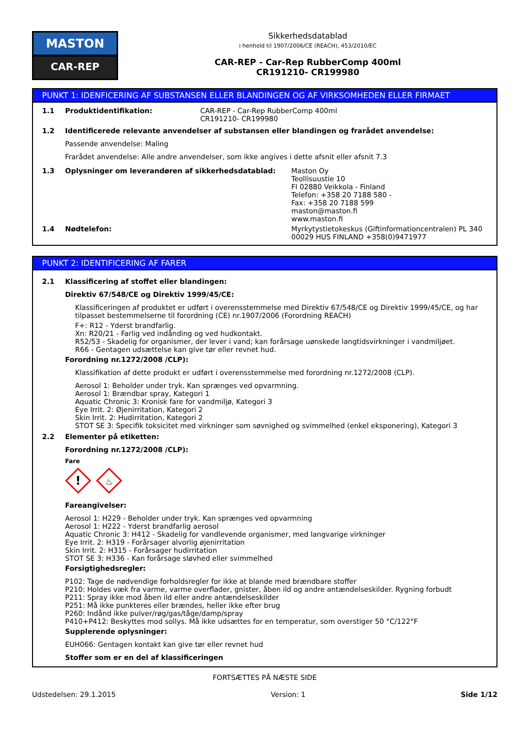MASTON
CAR-REP
Sikkerhedsdatablad
i henhold til 1907/2006/CE (REACH), 453/2010/EC
CAR-REP - Car-Rep RubberComp 400ml
CR191210- CR199980
PUNKT 1: IDENFICERING AF SUBSTANSEN ELLER BLANDINGEN OG AF VIRKSOMHEDEN ELLER FIRMAET
1.1 Produktidentifikation: CAR-REP - Car-Rep RubberComp 400ml
CR191210- CR199980
1.2 Identificerede relevante anvendelser af substansen eller blandingen og frarådet anvendelse:
Passende anvendelse: Maling
Frarådet anvendelse: Alle andre anvendelser, som ikke angives i dette afsnit eller afsnit 7.3
1.3 Oplysninger om leverandøren af sikkerhedsdatablad: Maston Oy
Teollisuustie 10
FI 02880 Veikkola - Finland
Telefon: +358 20 7188 580 -
Fax: +358 20 7188 599
maston@maston.fi
www.maston.fi
1.4 Nødtelefon: Myrkytystietokeskus (Giftinformationcentralen) PL 340
00029 HUS FINLAND +358(0)9471977
PUNKT 2: IDENTIFICERING AF FARER
2.1 Klassificering af stoffet eller blandingen:
Direktiv 67/548/CE og Direktiv 1999/45/CE:
Klassificeringen af produktet er udført i overensstemmelse med Direktiv 67/548/CE og Direktiv 1999/45/CE, og har tilpasset bestemmelserne til forordning (CE) nr.1907/2006 (Forordning REACH)
F+: R12 - Yderst brandfarlig.
Xn: R20/21 - Farlig ved indånding og ved hudkontakt.
R52/53 - Skadelig for organismer, der lever i vand; kan forårsage uønskede langtidsvirkninger i vandmiljøet.
R66 - Gentagen udsættelse kan give tør eller revnet hud.
Forordning nr.1272/2008 /CLP):
Klassifikation af dette produkt er udført i overensstemmelse med forordning nr.1272/2008 (CLP).
Aerosol 1: Beholder under tryk. Kan sprænges ved opvarmning.
Aerosol 1: Brændbar spray, Kategori 1
Aquatic Chronic 3: Kronisk fare for vandmiljø, Kategori 3
Eye Irrit. 2: Øjenirritation, Kategori 2
Skin Irrit. 2: Hudirritation, Kategori 2
STOT SE 3: Specifik toksicitet med virkninger som søvnighed og svimmelhed (enkel eksponering), Kategori 3
2.2 Elementer på etiketten:
Forordning nr.1272/2008 /CLP):
Fare
!
♨
Fareangivelser:
Aerosol 1: H229 - Beholder under tryk. Kan sprænges ved opvarmning
Aerosol 1: H222 - Yderst brandfarlig aerosol
Aquatic Chronic 3: H412 - Skadelig for vandlevende organismer, med langvarige virkninger
Eye Irrit. 2: H319 - Forårsager alvorlig øjenirritation
Skin Irrit. 2: H315 - Forårsager hudirritation
STOT SE 3: H336 - Kan forårsage sløvhed eller svimmelhed
Forsigtighedsregler:
P102: Tage de nødvendige forholdsregler for ikke at blande med brændbare stoffer
P210: Holdes væk fra varme, varme overflader, gnister, åben ild og andre antændelseskilder. Rygning forbudt
P211: Spray ikke mod åben ild eller andre antændelseskilder
P251: Må ikke punkteres eller brændes, heller ikke efter brug
P260: Indånd ikke pulver/røg/gas/tåge/damp/spray
P410+P412: Beskyttes mod sollys. Må ikke udsættes for en temperatur, som overstiger 50 °C/122°F
Supplerende oplysninger:
EUH066: Gentagen kontakt kan give tør eller revnet hud
Stoffer som er en del af klassificeringen
FORTSÆTTES PÅ NÆSTE SIDE
Udstedelsen: 29.1.2015 Version: 1 Side 1/12